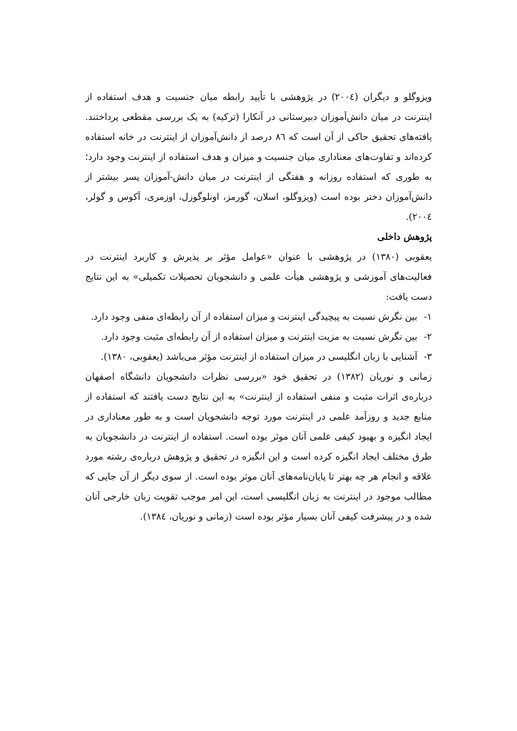ویزوگلو و دیگران (۲۰۰٤) در پژوهشی با تأیید رابطه میان جنسیت و هدف استفاده از اینترنت در میان دانش‌آموزان دبیرستانی در آنکارا (ترکیه) به یک بررسی مقطعی پرداختند. یافته‌های تحقیق حاکی از آن است که ۸٦ درصد از دانش‌آموزان از اینترنت در خانه استفاده کرده‌اند و تفاوت‌های معناداری میان جنسیت و میزان و هدف استفاده از اینترنت وجود دارد؛ به طوری که استفاده روزانه و هفتگی از اینترنت در میان دانش-آموزان پسر بیشتر از دانش‌آموزان دختر بوده است (ویزوگلو، اسلان، گورمز، اونلوگوزل، اوزمری، آکوس و گولر، ۲۰۰٤).
پژوهش داخلی
یعقوبی (۱۳۸۰) در پژوهشی با عنوان «عوامل مؤثر بر پذیرش و کاربرد اینترنت در فعالیت‌های آموزشی و پژوهشی هیأت علمی و دانشجویان تحصیلات تکمیلی» به این نتایج دست یافت:
۱- بین نگرش نسبت به پیچیدگی اینترنت و میزان استفاده از آن رابطه‌ای منفی وجود دارد.
۲- بین نگرش نسبت به مزیت اینترنت و میزان استفاده از آن رابطه‌ای مثبت وجود دارد.
۳- آشنایی با زبان انگلیسی در میزان استفاده از اینترنت مؤثر می‌باشد (یعقوبی، ۱۳۸۰).
زمانی و نوریان (۱۳۸۲) در تحقیق خود «بررسی نظرات دانشجویان دانشگاه اصفهان درباره‌ی اثرات مثبت و منفی استفاده از اینترنت» به این نتایج دست یافتند که استفاده از منابع جدید و روزآمد علمی در اینترنت مورد توجه دانشجویان است و به طور معناداری در ایجاد انگیزه و بهبود کیفی علمی آنان موثر بوده است. استفاده از اینترنت در دانشجویان به طرق مختلف ایجاد انگیزه کرده است و این انگیزه در تحقیق و پژوهش درباره‌ی رشته مورد علاقه و انجام هر چه بهتر تا پایان‌نامه‌های آنان موثر بوده است. از سوی دیگر از آن جایی که مطالب موجود در اینترنت به زبان انگلیسی است، این امر موجب تقویت زبان خارجی آنان شده و در پیشرفت کیفی آنان بسیار مؤثر بوده است (زمانی و نوریان، ۱۳۸٤).